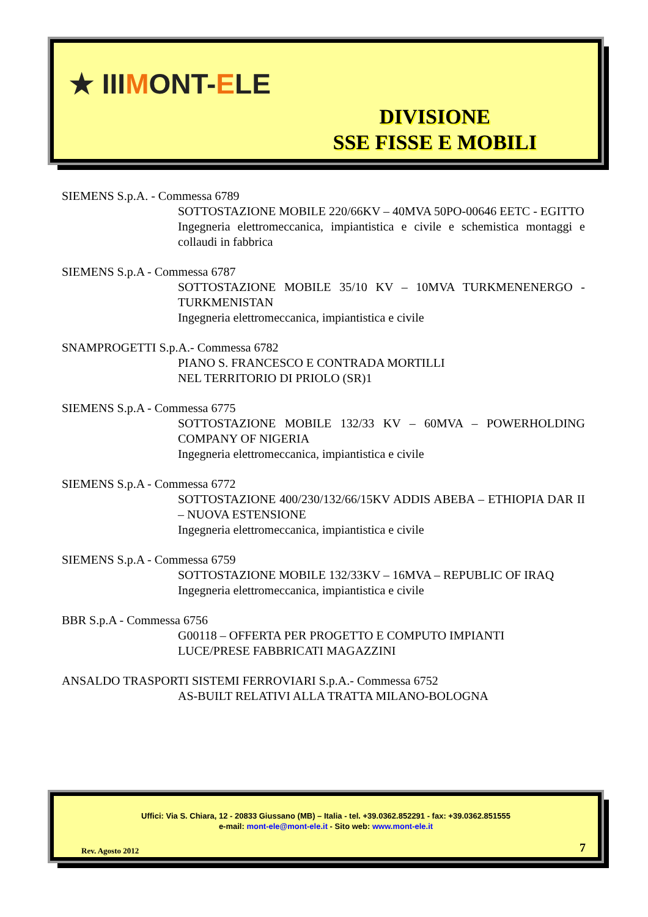★ IIIMONT-ELE
DIVISIONE
SSE FISSE E MOBILI
SIEMENS S.p.A. - Commessa 6789
SOTTOSTAZIONE MOBILE 220/66KV – 40MVA 50PO-00646 EETC - EGITTO
Ingegneria elettromeccanica, impiantistica e civile e schemistica montaggi e collaudi in fabbrica
SIEMENS S.p.A - Commessa 6787
SOTTOSTAZIONE MOBILE 35/10 KV – 10MVA TURKMENENERGO - TURKMENISTAN
Ingegneria elettromeccanica, impiantistica e civile
SNAMPROGETTI S.p.A.- Commessa 6782
PIANO S. FRANCESCO E CONTRADA MORTILLI
NEL TERRITORIO DI PRIOLO (SR)1
SIEMENS S.p.A - Commessa 6775
SOTTOSTAZIONE MOBILE 132/33 KV – 60MVA – POWERHOLDING COMPANY OF NIGERIA
Ingegneria elettromeccanica, impiantistica e civile
SIEMENS S.p.A - Commessa 6772
SOTTOSTAZIONE 400/230/132/66/15KV ADDIS ABEBA – ETHIOPIA DAR II – NUOVA ESTENSIONE
Ingegneria elettromeccanica, impiantistica e civile
SIEMENS S.p.A - Commessa 6759
SOTTOSTAZIONE MOBILE 132/33KV – 16MVA – REPUBLIC OF IRAQ
Ingegneria elettromeccanica, impiantistica e civile
BBR S.p.A - Commessa 6756
G00118 – OFFERTA PER PROGETTO E COMPUTO IMPIANTI
LUCE/PRESE FABBRICATI MAGAZZINI
ANSALDO TRASPORTI SISTEMI FERROVIARI S.p.A.- Commessa 6752
AS-BUILT RELATIVI ALLA TRATTA MILANO-BOLOGNA
Uffici: Via S. Chiara, 12 - 20833 Giussano (MB) – Italia - tel. +39.0362.852291 - fax: +39.0362.851555
e-mail: mont-ele@mont-ele.it - Sito web: www.mont-ele.it
Rev. Agosto 2012 7